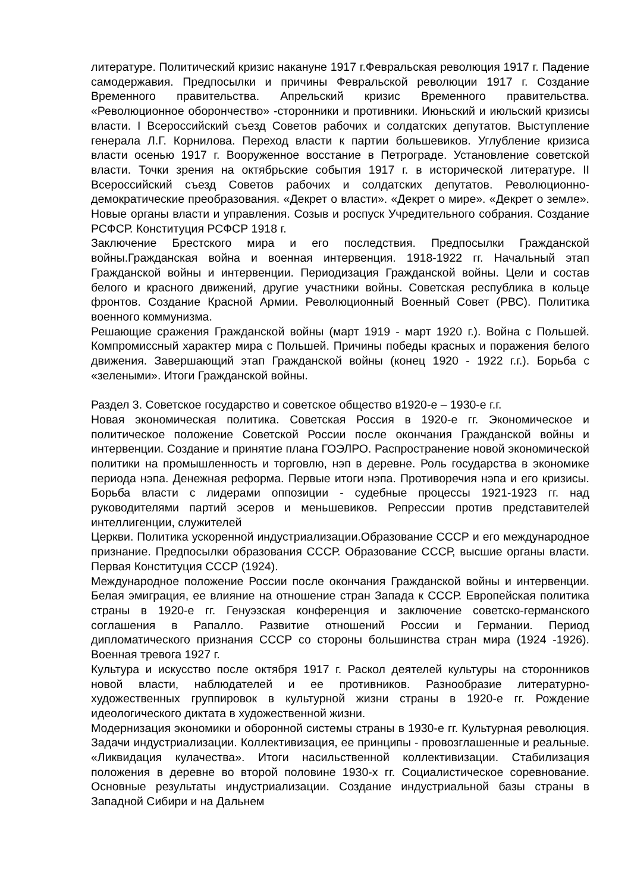литературе. Политический кризис накануне 1917 г.Февральская революция 1917 г. Падение самодержавия. Предпосылки и причины Февральской революции 1917 г. Создание Временного правительства. Апрельский кризис Временного правительства. «Революционное оборончество» -сторонники и противники. Июньский и июльский кризисы власти. I Всероссийский съезд Советов рабочих и солдатских депутатов. Выступление генерала Л.Г. Корнилова. Переход власти к партии большевиков. Углубление кризиса власти осенью 1917 г. Вооруженное восстание в Петрограде. Установление советской власти. Точки зрения на октябрьские события 1917 г. в исторической литературе. II Всероссийский съезд Советов рабочих и солдатских депутатов. Революционно-демократические преобразования. «Декрет о власти». «Декрет о мире». «Декрет о земле». Новые органы власти и управления. Созыв и роспуск Учредительного собрания. Создание РСФСР. Конституция РСФСР 1918 г.
Заключение Брестского мира и его последствия. Предпосылки Гражданской войны.Гражданская война и военная интервенция. 1918-1922 гг. Начальный этап Гражданской войны и интервенции. Периодизация Гражданской войны. Цели и состав белого и красного движений, другие участники войны. Советская республика в кольце фронтов. Создание Красной Армии. Революционный Военный Совет (РВС). Политика военного коммунизма.
Решающие сражения Гражданской войны (март 1919 - март 1920 г.). Война с Польшей. Компромиссный характер мира с Польшей. Причины победы красных и поражения белого движения. Завершающий этап Гражданской войны (конец 1920 - 1922 г.г.). Борьба с «зелеными». Итоги Гражданской войны.
Раздел 3. Советское государство и советское общество в1920-е – 1930-е г.г.
Новая экономическая политика. Советская Россия в 1920-е гг. Экономическое и политическое положение Советской России после окончания Гражданской войны и интервенции. Создание и принятие плана ГОЭЛРО. Распространение новой экономической политики на промышленность и торговлю, нэп в деревне. Роль государства в экономике периода нэпа. Денежная реформа. Первые итоги нэпа. Противоречия нэпа и его кризисы. Борьба власти с лидерами оппозиции - судебные процессы 1921-1923 гг. над руководителями партий эсеров и меньшевиков. Репрессии против представителей интеллигенции, служителей
Церкви. Политика ускоренной индустриализации.Образование СССР и его международное признание. Предпосылки образования СССР. Образование СССР, высшие органы власти. Первая Конституция СССР (1924).
Международное положение России после окончания Гражданской войны и интервенции. Белая эмиграция, ее влияние на отношение стран Запада к СССР. Европейская политика страны в 1920-е гг. Генуэзская конференция и заключение советско-германского соглашения в Рапалло. Развитие отношений России и Германии. Период дипломатического признания СССР со стороны большинства стран мира (1924 -1926). Военная тревога 1927 г.
Культура и искусство после октября 1917 г. Раскол деятелей культуры на сторонников новой власти, наблюдателей и ее противников. Разнообразие литературно-художественных группировок в культурной жизни страны в 1920-е гг. Рождение идеологического диктата в художественной жизни.
Модернизация экономики и оборонной системы страны в 1930-е гг. Культурная революция. Задачи индустриализации. Коллективизация, ее принципы - провозглашенные и реальные. «Ликвидация кулачества». Итоги насильственной коллективизации. Стабилизация положения в деревне во второй половине 1930-х гг. Социалистическое соревнование. Основные результаты индустриализации. Создание индустриальной базы страны в Западной Сибири и на Дальнем